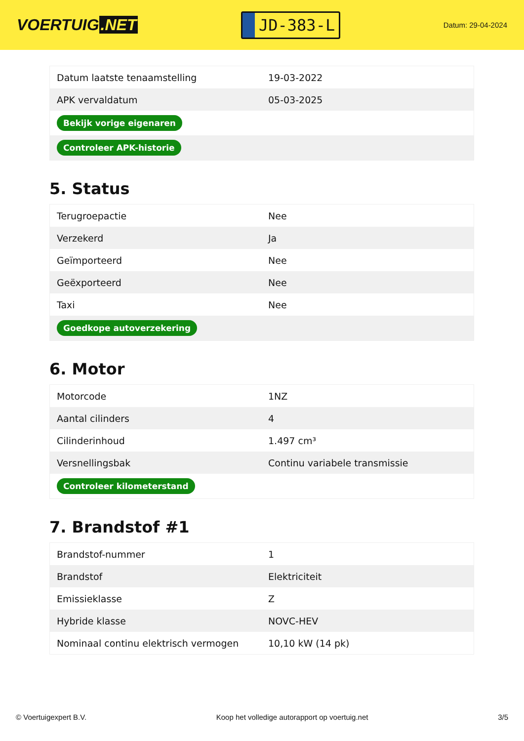VOERTUIG.NET
JD-383-L
Datum: 29-04-2024
| Datum laatste tenaamstelling | 19-03-2022 |
| APK vervaldatum | 05-03-2025 |
| Bekijk vorige eigenaren | |
| Controleer APK-historie | |
5. Status
| Terugroepactie | Nee |
| Verzekerd | Ja |
| Geïmporteerd | Nee |
| Geëxporteerd | Nee |
| Taxi | Nee |
| Goedkope autoverzekering | |
6. Motor
| Motorcode | 1NZ |
| Aantal cilinders | 4 |
| Cilinderinhoud | 1.497 cm³ |
| Versnellingsbak | Continu variabele transmissie |
| Controleer kilometerstand | |
7. Brandstof #1
| Brandstof-nummer | 1 |
| Brandstof | Elektriciteit |
| Emissieklasse | Z |
| Hybride klasse | NOVC-HEV |
| Nominaal continu elektrisch vermogen | 10,10 kW (14 pk) |
© Voertuigexpert B.V. Koop het volledige autorapport op voertuig.net 3/5